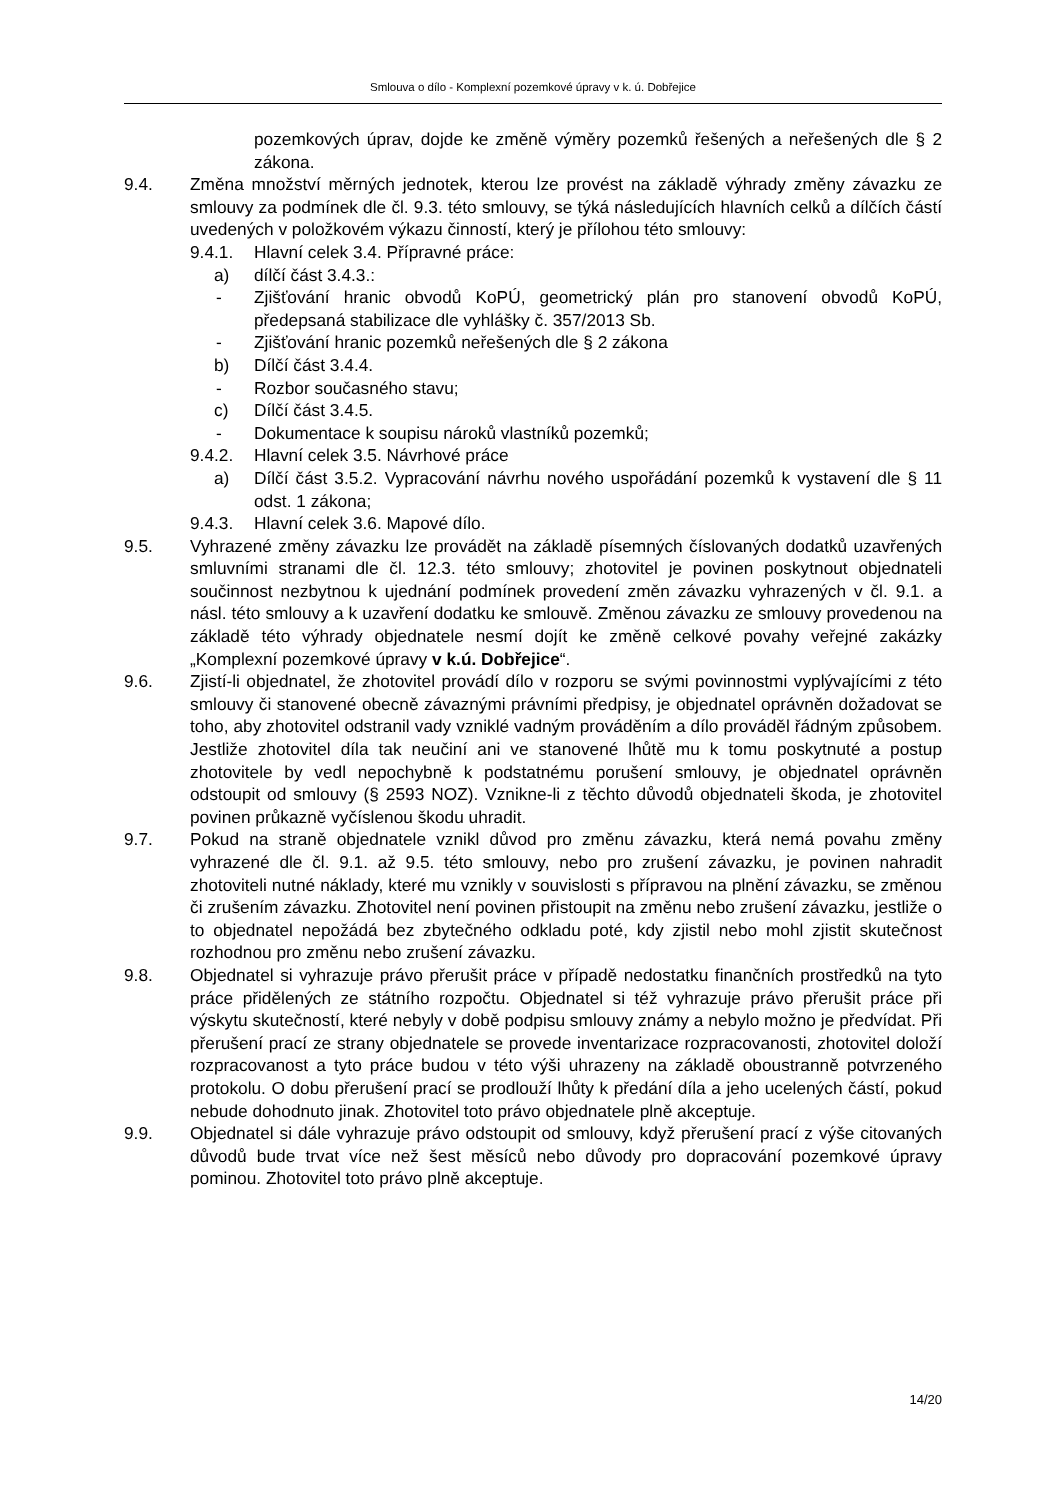Smlouva o dílo - Komplexní pozemkové úpravy v k. ú. Dobřejice
pozemkových úprav, dojde ke změně výměry pozemků řešených a neřešených dle § 2 zákona.
9.4. Změna množství měrných jednotek, kterou lze provést na základě výhrady změny závazku ze smlouvy za podmínek dle čl. 9.3. této smlouvy, se týká následujících hlavních celků a dílčích částí uvedených v položkovém výkazu činností, který je přílohou této smlouvy:
9.4.1. Hlavní celek 3.4. Přípravné práce:
a) dílčí část 3.4.3.:
- Zjišťování hranic obvodů KoPÚ, geometrický plán pro stanovení obvodů KoPÚ, předepsaná stabilizace dle vyhlášky č. 357/2013 Sb.
- Zjišťování hranic pozemků neřešených dle § 2 zákona
b) Dílčí část 3.4.4.
- Rozbor současného stavu;
c) Dílčí část 3.4.5.
- Dokumentace k soupisu nároků vlastníků pozemků;
9.4.2. Hlavní celek 3.5. Návrhové práce
a) Dílčí část 3.5.2. Vypracování návrhu nového uspořádání pozemků k vystavení dle § 11 odst. 1 zákona;
9.4.3. Hlavní celek 3.6. Mapové dílo.
9.5. Vyhrazené změny závazku lze provádět na základě písemných číslovaných dodatků uzavřených smluvními stranami dle čl. 12.3. této smlouvy; zhotovitel je povinen poskytnout objednateli součinnost nezbytnou k ujednání podmínek provedení změn závazku vyhrazených v čl. 9.1. a násl. této smlouvy a k uzavření dodatku ke smlouvě. Změnou závazku ze smlouvy provedenou na základě této výhrady objednatele nesmí dojít ke změně celkové povahy veřejné zakázky „Komplexní pozemkové úpravy v k.ú. Dobřejice“.
9.6. Zjistí-li objednatel, že zhotovitel provádí dílo v rozporu se svými povinnostmi vyplývajícími z této smlouvy či stanovené obecně závaznými právními předpisy, je objednatel oprávněn dožadovat se toho, aby zhotovitel odstranil vady vzniklé vadným prováděním a dílo prováděl řádným způsobem. Jestliže zhotovitel díla tak neučiní ani ve stanovené lhůtě mu k tomu poskytnuté a postup zhotovitele by vedl nepochybně k podstatnému porušení smlouvy, je objednatel oprávněn odstoupit od smlouvy (§ 2593 NOZ). Vznikne-li z těchto důvodů objednateli škoda, je zhotovitel povinen průkazně vyčíslenou škodu uhradit.
9.7. Pokud na straně objednatele vznikl důvod pro změnu závazku, která nemá povahu změny vyhrazené dle čl. 9.1. až 9.5. této smlouvy, nebo pro zrušení závazku, je povinen nahradit zhotoviteli nutné náklady, které mu vznikly v souvislosti s přípravou na plnění závazku, se změnou či zrušením závazku. Zhotovitel není povinen přistoupit na změnu nebo zrušení závazku, jestliže o to objednatel nepožádá bez zbytečného odkladu poté, kdy zjistil nebo mohl zjistit skutečnost rozhodnou pro změnu nebo zrušení závazku.
9.8. Objednatel si vyhrazuje právo přerušit práce v případě nedostatku finančních prostředků na tyto práce přidělených ze státního rozpočtu. Objednatel si též vyhrazuje právo přerušit práce při výskytu skutečností, které nebyly v době podpisu smlouvy známy a nebylo možno je předvídat. Při přerušení prací ze strany objednatele se provede inventarizace rozpracovanosti, zhotovitel doloží rozpracovanost a tyto práce budou v této výši uhrazeny na základě oboustranně potvrzeného protokolu. O dobu přerušení prací se prodlouží lhůty k předání díla a jeho ucelených částí, pokud nebude dohodnuto jinak. Zhotovitel toto právo objednatele plně akceptuje.
9.9. Objednatel si dále vyhrazuje právo odstoupit od smlouvy, když přerušení prací z výše citovaných důvodů bude trvat více než šest měsíců nebo důvody pro dopracování pozemkové úpravy pominou. Zhotovitel toto právo plně akceptuje.
14/20